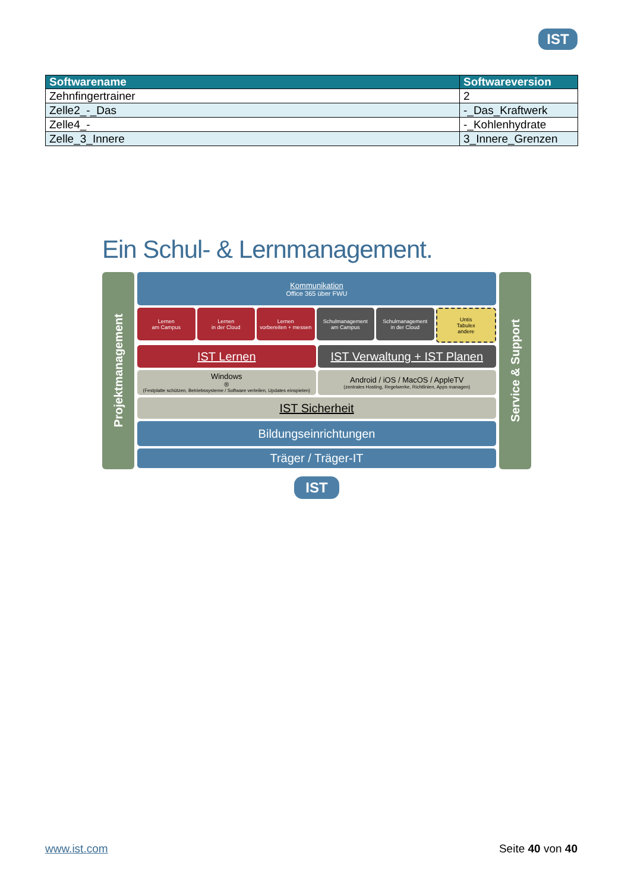IST
| Softwarename | Softwareversion |
| --- | --- |
| Zehnfingertrainer | 2 |
| Zelle2_-_Das | -_Das_Kraftwerk |
| Zelle4_- | -_Kohlenhydrate |
| Zelle_3_Innere | 3_Innere_Grenzen |
Ein Schul- & Lernmanagement.
Projektmanagement
Kommunikation
Office 365 über FWU
Lernen
am Campus
Lernen
in der Cloud
Lernen
vorbereiten + messen
Schulmanagement
am Campus
Schulmanagement
in der Cloud
Untis
Tabulex
andere
IST Lernen IST Verwaltung + IST Planen
Windows<sup>®</sup>
(Festplatte schützen, Betriebssysteme / Software verteilen, Updates einspielen)
Android / iOS / MacOS / AppleTV
(zentrales Hosting, Regelwerke, Richtlinien, Apps managen)
IST Sicherheit
Bildungseinrichtungen
Träger / Träger-IT
Service & Support
IST
www.ist.com Seite 40 von 40